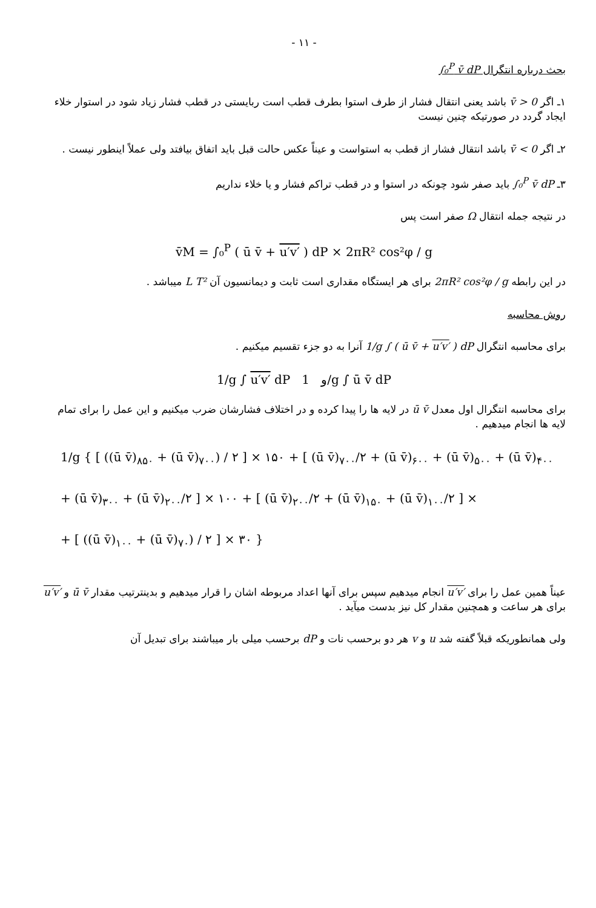- ۱۱ -
بحث درباره انتگرال ∫₀<sup>P</sup> v̄ dP
۱ـ اگر v̄ > 0 باشد یعنی انتقال فشار از طرف استوا بطرف قطب است ربایستی در قطب فشار زیاد شود در استوار خلاء ایجاد گردد در صورتیکه چنین نیست
۲ـ اگر v̄ < 0 باشد انتقال فشار از قطب به استواست و عیناً عکس حالت قبل باید اتفاق بیافتد ولی عملاً اینطور نیست .
۳ـ ∫₀<sup>P</sup> v̄ dP باید صفر شود چونکه در استوا و در قطب تراکم فشار و یا خلاء نداریم
در نتیجه جمله انتقال Ω صفر است پس
v̄M = ∫₀<sup>P</sup> ( ū v̄ + u′v′ ) dP × 2πR² cos²φ / g
در این رابطه 2πR² cos²φ / g برای هر ایستگاه مقداری است ثابت و دیمانسیون آن L T² میباشد .
روش محاسبه
برای محاسبه انتگرال 1/g ∫ ( ū v̄ + u′v′ ) dP آنرا به دو جزء تقسیم میکنیم .
1/g ∫ u′v′ dP و 1/g ∫ ū v̄ dP
برای محاسبه انتگرال اول معدل ū v̄ در لایه ها را پیدا کرده و در اختلاف فشارشان ضرب میکنیم و این عمل را برای تمام لایه ها انجام میدهیم .
1/g { [ ((ū v̄)<sub>۸۵۰</sub> + (ū v̄)<sub>۷۰۰</sub>) / ۲ ] × ۱۵۰ + [ (ū v̄)<sub>۷۰۰</sub>/۲ + (ū v̄)<sub>۶۰۰</sub> + (ū v̄)<sub>۵۰۰</sub> + (ū v̄)<sub>۴۰۰</sub>
+ (ū v̄)<sub>۳۰۰</sub> + (ū v̄)<sub>۲۰۰</sub>/۲ ] × ۱۰۰ + [ (ū v̄)<sub>۲۰۰</sub>/۲ + (ū v̄)<sub>۱۵۰</sub> + (ū v̄)<sub>۱۰۰</sub>/۲ ] ×
+ [ ((ū v̄)<sub>۱۰۰</sub> + (ū v̄)<sub>۷۰</sub>) / ۲ ] × ۳۰ }
عیناً همین عمل را برای u′v′ انجام میدهیم سپس برای آنها اعداد مربوطه اشان را قرار میدهیم و بدینترتیب مقدار ū v̄ و u′v′ برای هر ساعت و همچنین مقدار کل نیز بدست میآید .
ولی همانطوریکه قبلاً گفته شد u و v هر دو برحسب نات و dP برحسب میلی بار میباشند برای تبدیل آن